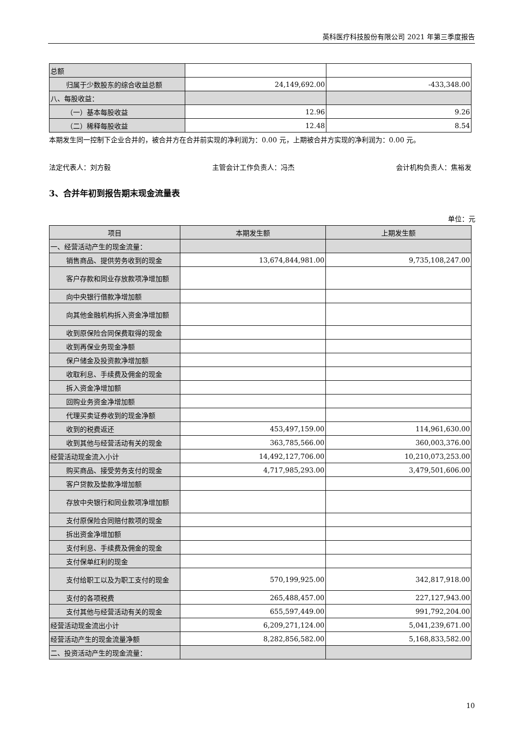英科医疗科技股份有限公司 2021 年第三季度报告
| 总额 | | |
| 归属于少数股东的综合收益总额 | 24,149,692.00 | -433,348.00 |
| 八、每股收益： | | |
| （一）基本每股收益 | 12.96 | 9.26 |
| （二）稀释每股收益 | 12.48 | 8.54 |
本期发生同一控制下企业合并的，被合并方在合并前实现的净利润为：0.00 元，上期被合并方实现的净利润为：0.00 元。
法定代表人：刘方毅 主管会计工作负责人：冯杰 会计机构负责人：焦裕发
3、合并年初到报告期末现金流量表
单位：元
| 项目 | 本期发生额 | 上期发生额 |
| --- | --- | --- |
| 一、经营活动产生的现金流量： | | |
| 销售商品、提供劳务收到的现金 | 13,674,844,981.00 | 9,735,108,247.00 |
| 客户存款和同业存放款项净增加额 | | |
| 向中央银行借款净增加额 | | |
| 向其他金融机构拆入资金净增加额 | | |
| 收到原保险合同保费取得的现金 | | |
| 收到再保业务现金净额 | | |
| 保户储金及投资款净增加额 | | |
| 收取利息、手续费及佣金的现金 | | |
| 拆入资金净增加额 | | |
| 回购业务资金净增加额 | | |
| 代理买卖证券收到的现金净额 | | |
| 收到的税费返还 | 453,497,159.00 | 114,961,630.00 |
| 收到其他与经营活动有关的现金 | 363,785,566.00 | 360,003,376.00 |
| 经营活动现金流入小计 | 14,492,127,706.00 | 10,210,073,253.00 |
| 购买商品、接受劳务支付的现金 | 4,717,985,293.00 | 3,479,501,606.00 |
| 客户贷款及垫款净增加额 | | |
| 存放中央银行和同业款项净增加额 | | |
| 支付原保险合同赔付款项的现金 | | |
| 拆出资金净增加额 | | |
| 支付利息、手续费及佣金的现金 | | |
| 支付保单红利的现金 | | |
| 支付给职工以及为职工支付的现金 | 570,199,925.00 | 342,817,918.00 |
| 支付的各项税费 | 265,488,457.00 | 227,127,943.00 |
| 支付其他与经营活动有关的现金 | 655,597,449.00 | 991,792,204.00 |
| 经营活动现金流出小计 | 6,209,271,124.00 | 5,041,239,671.00 |
| 经营活动产生的现金流量净额 | 8,282,856,582.00 | 5,168,833,582.00 |
| 二、投资活动产生的现金流量： | | |
10